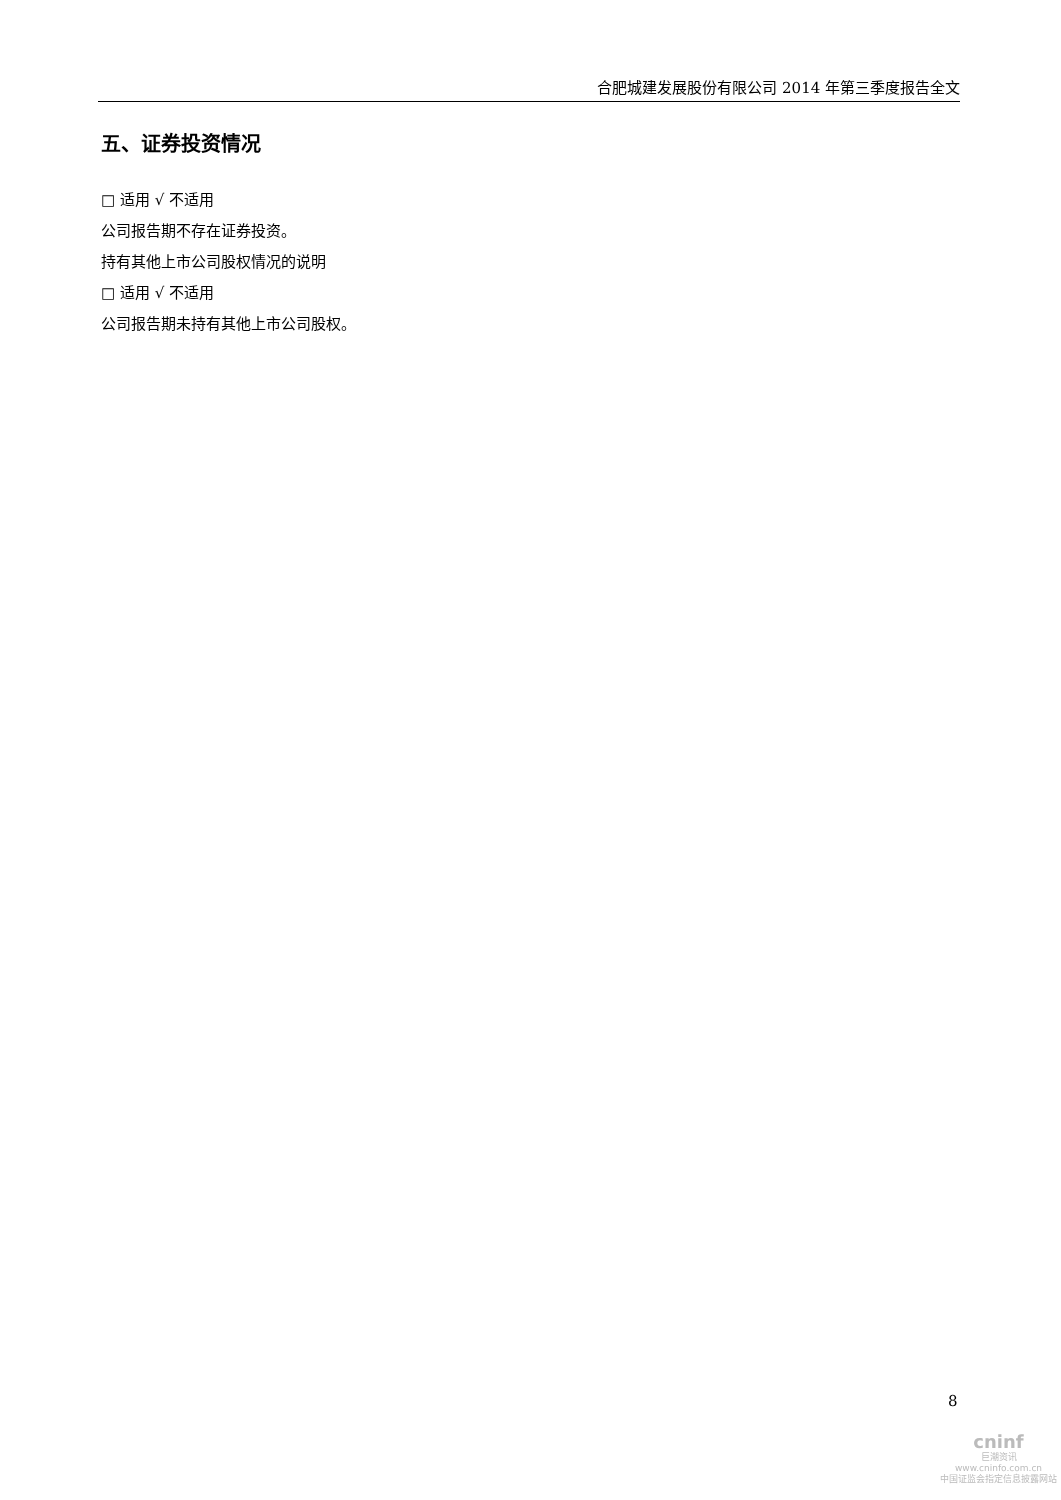合肥城建发展股份有限公司 2014 年第三季度报告全文
五、证券投资情况
□ 适用 √ 不适用
公司报告期不存在证券投资。
持有其他上市公司股权情况的说明
□ 适用 √ 不适用
公司报告期未持有其他上市公司股权。
8
cninf
巨潮资讯
www.cninfo.com.cn
中国证监会指定信息披露网站